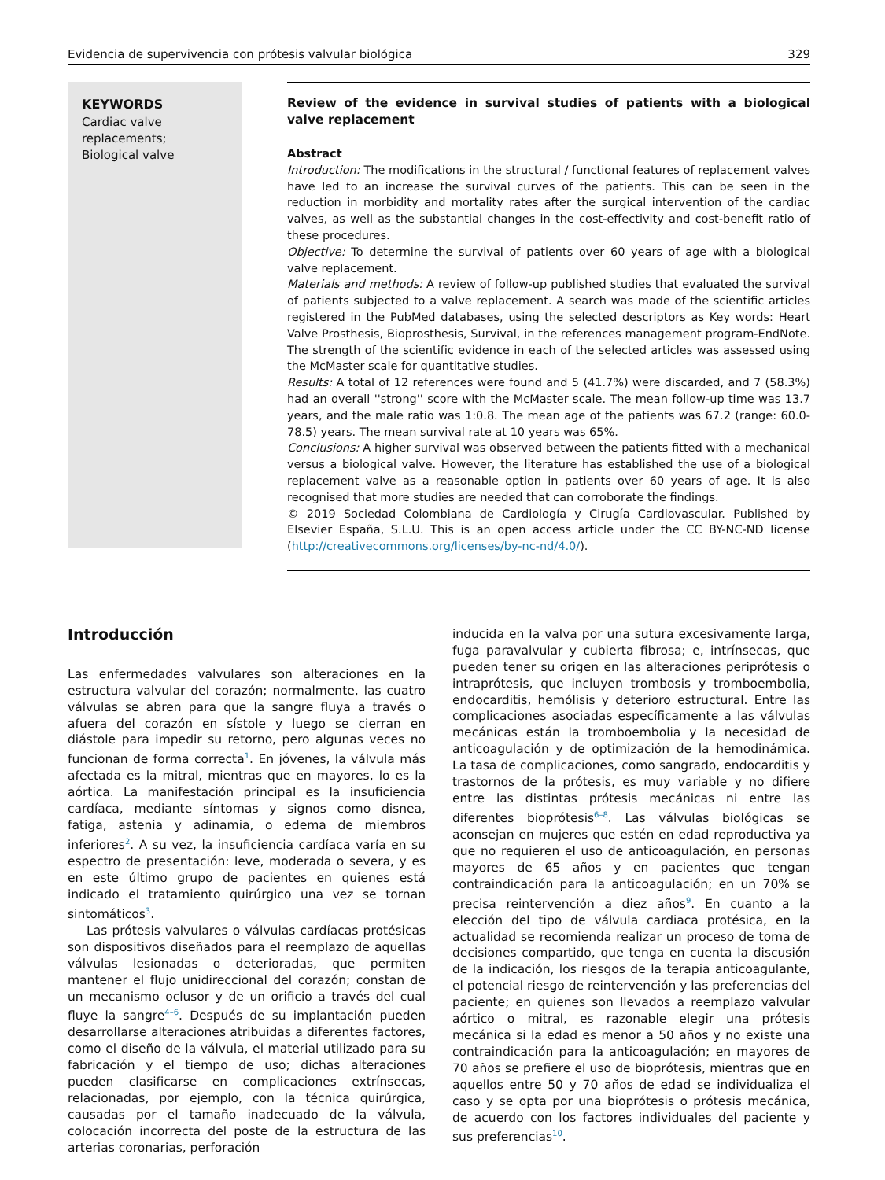Evidencia de supervivencia con prótesis valvular biológica 329
KEYWORDS
Cardiac valve replacements;
Biological valve
Review of the evidence in survival studies of patients with a biological valve replacement
Abstract
Introduction: The modifications in the structural / functional features of replacement valves have led to an increase the survival curves of the patients. This can be seen in the reduction in morbidity and mortality rates after the surgical intervention of the cardiac valves, as well as the substantial changes in the cost-effectivity and cost-benefit ratio of these procedures.
Objective: To determine the survival of patients over 60 years of age with a biological valve replacement.
Materials and methods: A review of follow-up published studies that evaluated the survival of patients subjected to a valve replacement. A search was made of the scientific articles registered in the PubMed databases, using the selected descriptors as Key words: Heart Valve Prosthesis, Bioprosthesis, Survival, in the references management program-EndNote. The strength of the scientific evidence in each of the selected articles was assessed using the McMaster scale for quantitative studies.
Results: A total of 12 references were found and 5 (41.7%) were discarded, and 7 (58.3%) had an overall ''strong'' score with the McMaster scale. The mean follow-up time was 13.7 years, and the male ratio was 1:0.8. The mean age of the patients was 67.2 (range: 60.0-78.5) years. The mean survival rate at 10 years was 65%.
Conclusions: A higher survival was observed between the patients fitted with a mechanical versus a biological valve. However, the literature has established the use of a biological replacement valve as a reasonable option in patients over 60 years of age. It is also recognised that more studies are needed that can corroborate the findings.
© 2019 Sociedad Colombiana de Cardiología y Cirugía Cardiovascular. Published by Elsevier España, S.L.U. This is an open access article under the CC BY-NC-ND license (http://creativecommons.org/licenses/by-nc-nd/4.0/).
Introducción
Las enfermedades valvulares son alteraciones en la estructura valvular del corazón; normalmente, las cuatro válvulas se abren para que la sangre fluya a través o afuera del corazón en sístole y luego se cierran en diástole para impedir su retorno, pero algunas veces no funcionan de forma correcta<sup>1</sup>. En jóvenes, la válvula más afectada es la mitral, mientras que en mayores, lo es la aórtica. La manifestación principal es la insuficiencia cardíaca, mediante síntomas y signos como disnea, fatiga, astenia y adinamia, o edema de miembros inferiores<sup>2</sup>. A su vez, la insuficiencia cardíaca varía en su espectro de presentación: leve, moderada o severa, y es en este último grupo de pacientes en quienes está indicado el tratamiento quirúrgico una vez se tornan sintomáticos<sup>3</sup>.
Las prótesis valvulares o válvulas cardíacas protésicas son dispositivos diseñados para el reemplazo de aquellas válvulas lesionadas o deterioradas, que permiten mantener el flujo unidireccional del corazón; constan de un mecanismo oclusor y de un orificio a través del cual fluye la sangre<sup>4–6</sup>. Después de su implantación pueden desarrollarse alteraciones atribuidas a diferentes factores, como el diseño de la válvula, el material utilizado para su fabricación y el tiempo de uso; dichas alteraciones pueden clasificarse en complicaciones extrínsecas, relacionadas, por ejemplo, con la técnica quirúrgica, causadas por el tamaño inadecuado de la válvula, colocación incorrecta del poste de la estructura de las arterias coronarias, perforación
inducida en la valva por una sutura excesivamente larga, fuga paravalvular y cubierta fibrosa; e, intrínsecas, que pueden tener su origen en las alteraciones periprótesis o intraprótesis, que incluyen trombosis y tromboembolia, endocarditis, hemólisis y deterioro estructural. Entre las complicaciones asociadas específicamente a las válvulas mecánicas están la tromboembolia y la necesidad de anticoagulación y de optimización de la hemodinámica. La tasa de complicaciones, como sangrado, endocarditis y trastornos de la prótesis, es muy variable y no difiere entre las distintas prótesis mecánicas ni entre las diferentes bioprótesis<sup>6–8</sup>. Las válvulas biológicas se aconsejan en mujeres que estén en edad reproductiva ya que no requieren el uso de anticoagulación, en personas mayores de 65 años y en pacientes que tengan contraindicación para la anticoagulación; en un 70% se precisa reintervención a diez años<sup>9</sup>. En cuanto a la elección del tipo de válvula cardiaca protésica, en la actualidad se recomienda realizar un proceso de toma de decisiones compartido, que tenga en cuenta la discusión de la indicación, los riesgos de la terapia anticoagulante, el potencial riesgo de reintervención y las preferencias del paciente; en quienes son llevados a reemplazo valvular aórtico o mitral, es razonable elegir una prótesis mecánica si la edad es menor a 50 años y no existe una contraindicación para la anticoagulación; en mayores de 70 años se prefiere el uso de bioprótesis, mientras que en aquellos entre 50 y 70 años de edad se individualiza el caso y se opta por una bioprótesis o prótesis mecánica, de acuerdo con los factores individuales del paciente y sus preferencias<sup>10</sup>.